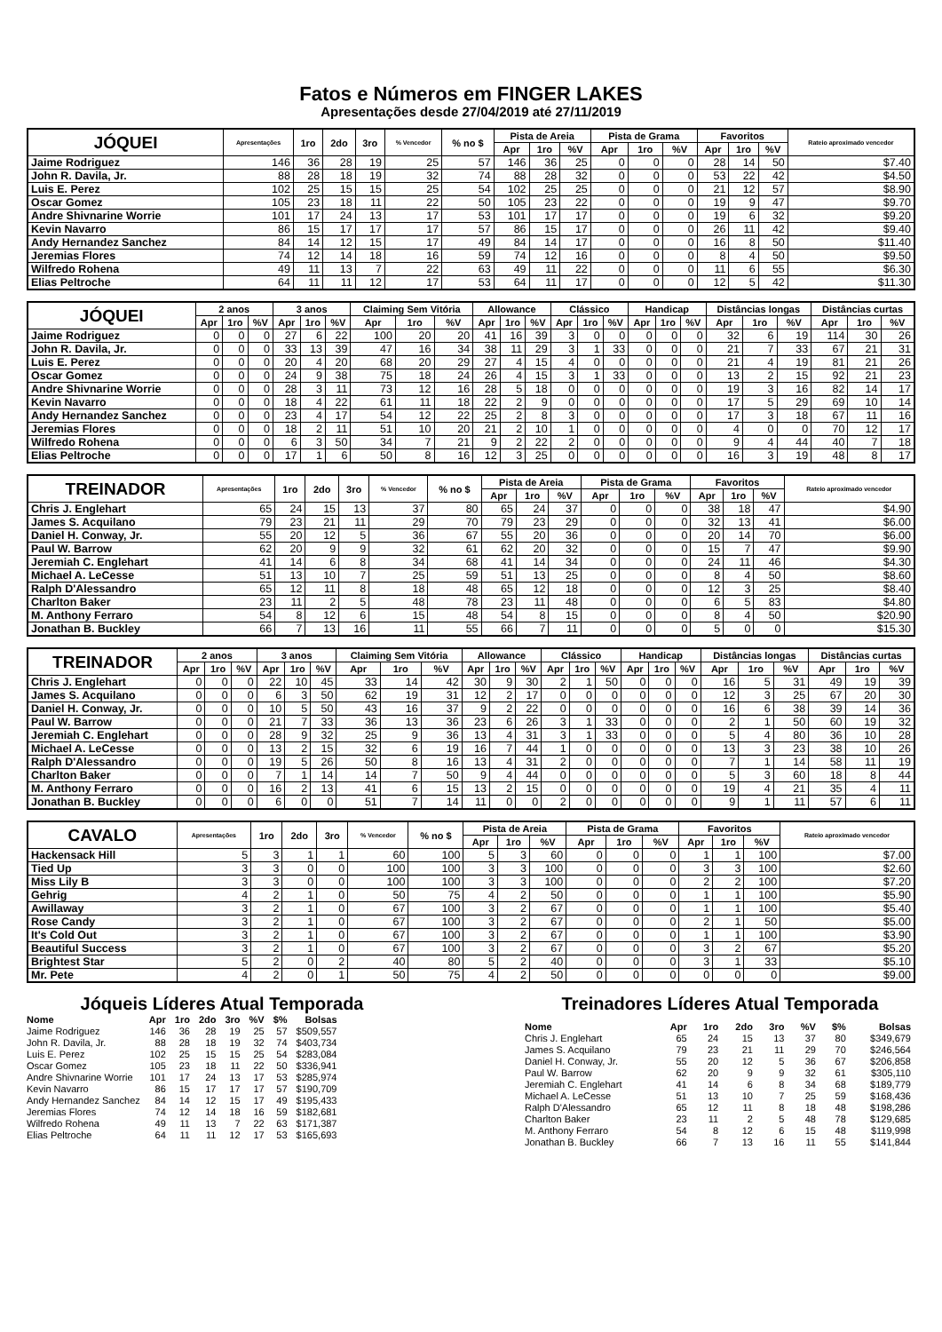Fatos e Números em FINGER LAKES
Apresentações desde 27/04/2019 até 27/11/2019
| JÓQUEI | Apresentações | 1ro | 2do | 3ro | % Vencedor | % no $ | Pista de Areia | | | Pista de Grama | | | Favoritos | | | Rateio aproximado vencedor |
| --- | --- | --- | --- | --- | --- | --- | --- | --- | --- | --- | --- | --- | --- | --- | --- | --- |
| | | | | | | | Apr | 1ro | %V | Apr | 1ro | %V | Apr | 1ro | %V | |
| Jaime Rodriguez | 146 | 36 | 28 | 19 | 25 | 57 | 146 | 36 | 25 | 0 | 0 | 0 | 28 | 14 | 50 | $7.40 |
| John R. Davila, Jr. | 88 | 28 | 18 | 19 | 32 | 74 | 88 | 28 | 32 | 0 | 0 | 0 | 53 | 22 | 42 | $4.50 |
| Luis E. Perez | 102 | 25 | 15 | 15 | 25 | 54 | 102 | 25 | 25 | 0 | 0 | 0 | 21 | 12 | 57 | $8.90 |
| Oscar Gomez | 105 | 23 | 18 | 11 | 22 | 50 | 105 | 23 | 22 | 0 | 0 | 0 | 19 | 9 | 47 | $9.70 |
| Andre Shivnarine Worrie | 101 | 17 | 24 | 13 | 17 | 53 | 101 | 17 | 17 | 0 | 0 | 0 | 19 | 6 | 32 | $9.20 |
| Kevin Navarro | 86 | 15 | 17 | 17 | 17 | 57 | 86 | 15 | 17 | 0 | 0 | 0 | 26 | 11 | 42 | $9.40 |
| Andy Hernandez Sanchez | 84 | 14 | 12 | 15 | 17 | 49 | 84 | 14 | 17 | 0 | 0 | 0 | 16 | 8 | 50 | $11.40 |
| Jeremias Flores | 74 | 12 | 14 | 18 | 16 | 59 | 74 | 12 | 16 | 0 | 0 | 0 | 8 | 4 | 50 | $9.50 |
| Wilfredo Rohena | 49 | 11 | 13 | 7 | 22 | 63 | 49 | 11 | 22 | 0 | 0 | 0 | 11 | 6 | 55 | $6.30 |
| Elias Peltroche | 64 | 11 | 11 | 12 | 17 | 53 | 64 | 11 | 17 | 0 | 0 | 0 | 12 | 5 | 42 | $11.30 |
| JÓQUEI | 2 anos | | | 3 anos | | | Claiming Sem Vitória | | | Allowance | | | Clássico | | | Handicap | | | Distâncias longas | | | Distâncias curtas | | |
| --- | --- | --- | --- | --- | --- | --- | --- | --- | --- | --- | --- | --- | --- | --- | --- | --- | --- | --- | --- | --- | --- | --- | --- | --- |
| | Apr | 1ro | %V | Apr | 1ro | %V | Apr | 1ro | %V | Apr | 1ro | %V | Apr | 1ro | %V | Apr | 1ro | %V | Apr | 1ro | %V | Apr | 1ro | %V |
| Jaime Rodriguez | 0 | 0 | 0 | 27 | 6 | 22 | 100 | 20 | 20 | 41 | 16 | 39 | 3 | 0 | 0 | 0 | 0 | 0 | 32 | 6 | 19 | 114 | 30 | 26 |
| John R. Davila, Jr. | 0 | 0 | 0 | 33 | 13 | 39 | 47 | 16 | 34 | 38 | 11 | 29 | 3 | 1 | 33 | 0 | 0 | 0 | 21 | 7 | 33 | 67 | 21 | 31 |
| Luis E. Perez | 0 | 0 | 0 | 20 | 4 | 20 | 68 | 20 | 29 | 27 | 4 | 15 | 4 | 0 | 0 | 0 | 0 | 0 | 21 | 4 | 19 | 81 | 21 | 26 |
| Oscar Gomez | 0 | 0 | 0 | 24 | 9 | 38 | 75 | 18 | 24 | 26 | 4 | 15 | 3 | 1 | 33 | 0 | 0 | 0 | 13 | 2 | 15 | 92 | 21 | 23 |
| Andre Shivnarine Worrie | 0 | 0 | 0 | 28 | 3 | 11 | 73 | 12 | 16 | 28 | 5 | 18 | 0 | 0 | 0 | 0 | 0 | 0 | 19 | 3 | 16 | 82 | 14 | 17 |
| Kevin Navarro | 0 | 0 | 0 | 18 | 4 | 22 | 61 | 11 | 18 | 22 | 2 | 9 | 0 | 0 | 0 | 0 | 0 | 0 | 17 | 5 | 29 | 69 | 10 | 14 |
| Andy Hernandez Sanchez | 0 | 0 | 0 | 23 | 4 | 17 | 54 | 12 | 22 | 25 | 2 | 8 | 3 | 0 | 0 | 0 | 0 | 0 | 17 | 3 | 18 | 67 | 11 | 16 |
| Jeremias Flores | 0 | 0 | 0 | 18 | 2 | 11 | 51 | 10 | 20 | 21 | 2 | 10 | 1 | 0 | 0 | 0 | 0 | 0 | 4 | 0 | 0 | 70 | 12 | 17 |
| Wilfredo Rohena | 0 | 0 | 0 | 6 | 3 | 50 | 34 | 7 | 21 | 9 | 2 | 22 | 2 | 0 | 0 | 0 | 0 | 0 | 9 | 4 | 44 | 40 | 7 | 18 |
| Elias Peltroche | 0 | 0 | 0 | 17 | 1 | 6 | 50 | 8 | 16 | 12 | 3 | 25 | 0 | 0 | 0 | 0 | 0 | 0 | 16 | 3 | 19 | 48 | 8 | 17 |
| TREINADOR | Apresentações | 1ro | 2do | 3ro | % Vencedor | % no $ | Pista de Areia | | | Pista de Grama | | | Favoritos | | | Rateio aproximado vencedor |
| --- | --- | --- | --- | --- | --- | --- | --- | --- | --- | --- | --- | --- | --- | --- | --- | --- |
| | | | | | | | Apr | 1ro | %V | Apr | 1ro | %V | Apr | 1ro | %V | |
| Chris J. Englehart | 65 | 24 | 15 | 13 | 37 | 80 | 65 | 24 | 37 | 0 | 0 | 0 | 38 | 18 | 47 | $4.90 |
| James S. Acquilano | 79 | 23 | 21 | 11 | 29 | 70 | 79 | 23 | 29 | 0 | 0 | 0 | 32 | 13 | 41 | $6.00 |
| Daniel H. Conway, Jr. | 55 | 20 | 12 | 5 | 36 | 67 | 55 | 20 | 36 | 0 | 0 | 0 | 20 | 14 | 70 | $6.00 |
| Paul W. Barrow | 62 | 20 | 9 | 9 | 32 | 61 | 62 | 20 | 32 | 0 | 0 | 0 | 15 | 7 | 47 | $9.90 |
| Jeremiah C. Englehart | 41 | 14 | 6 | 8 | 34 | 68 | 41 | 14 | 34 | 0 | 0 | 0 | 24 | 11 | 46 | $4.30 |
| Michael A. LeCesse | 51 | 13 | 10 | 7 | 25 | 59 | 51 | 13 | 25 | 0 | 0 | 0 | 8 | 4 | 50 | $8.60 |
| Ralph D'Alessandro | 65 | 12 | 11 | 8 | 18 | 48 | 65 | 12 | 18 | 0 | 0 | 0 | 12 | 3 | 25 | $8.40 |
| Charlton Baker | 23 | 11 | 2 | 5 | 48 | 78 | 23 | 11 | 48 | 0 | 0 | 0 | 6 | 5 | 83 | $4.80 |
| M. Anthony Ferraro | 54 | 8 | 12 | 6 | 15 | 48 | 54 | 8 | 15 | 0 | 0 | 0 | 8 | 4 | 50 | $20.90 |
| Jonathan B. Buckley | 66 | 7 | 13 | 16 | 11 | 55 | 66 | 7 | 11 | 0 | 0 | 0 | 5 | 0 | 0 | $15.30 |
| TREINADOR | 2 anos | | | 3 anos | | | Claiming Sem Vitória | | | Allowance | | | Clássico | | | Handicap | | | Distâncias longas | | | Distâncias curtas | | |
| --- | --- | --- | --- | --- | --- | --- | --- | --- | --- | --- | --- | --- | --- | --- | --- | --- | --- | --- | --- | --- | --- | --- | --- | --- |
| | Apr | 1ro | %V | Apr | 1ro | %V | Apr | 1ro | %V | Apr | 1ro | %V | Apr | 1ro | %V | Apr | 1ro | %V | Apr | 1ro | %V | Apr | 1ro | %V |
| Chris J. Englehart | 0 | 0 | 0 | 22 | 10 | 45 | 33 | 14 | 42 | 30 | 9 | 30 | 2 | 1 | 50 | 0 | 0 | 0 | 16 | 5 | 31 | 49 | 19 | 39 |
| James S. Acquilano | 0 | 0 | 0 | 6 | 3 | 50 | 62 | 19 | 31 | 12 | 2 | 17 | 0 | 0 | 0 | 0 | 0 | 0 | 12 | 3 | 25 | 67 | 20 | 30 |
| Daniel H. Conway, Jr. | 0 | 0 | 0 | 10 | 5 | 50 | 43 | 16 | 37 | 9 | 2 | 22 | 0 | 0 | 0 | 0 | 0 | 0 | 16 | 6 | 38 | 39 | 14 | 36 |
| Paul W. Barrow | 0 | 0 | 0 | 21 | 7 | 33 | 36 | 13 | 36 | 23 | 6 | 26 | 3 | 1 | 33 | 0 | 0 | 0 | 2 | 1 | 50 | 60 | 19 | 32 |
| Jeremiah C. Englehart | 0 | 0 | 0 | 28 | 9 | 32 | 25 | 9 | 36 | 13 | 4 | 31 | 3 | 1 | 33 | 0 | 0 | 0 | 5 | 4 | 80 | 36 | 10 | 28 |
| Michael A. LeCesse | 0 | 0 | 0 | 13 | 2 | 15 | 32 | 6 | 19 | 16 | 7 | 44 | 1 | 0 | 0 | 0 | 0 | 0 | 13 | 3 | 23 | 38 | 10 | 26 |
| Ralph D'Alessandro | 0 | 0 | 0 | 19 | 5 | 26 | 50 | 8 | 16 | 13 | 4 | 31 | 2 | 0 | 0 | 0 | 0 | 0 | 7 | 1 | 14 | 58 | 11 | 19 |
| Charlton Baker | 0 | 0 | 0 | 7 | 1 | 14 | 14 | 7 | 50 | 9 | 4 | 44 | 0 | 0 | 0 | 0 | 0 | 0 | 5 | 3 | 60 | 18 | 8 | 44 |
| M. Anthony Ferraro | 0 | 0 | 0 | 16 | 2 | 13 | 41 | 6 | 15 | 13 | 2 | 15 | 0 | 0 | 0 | 0 | 0 | 0 | 19 | 4 | 21 | 35 | 4 | 11 |
| Jonathan B. Buckley | 0 | 0 | 0 | 6 | 0 | 0 | 51 | 7 | 14 | 11 | 0 | 0 | 2 | 0 | 0 | 0 | 0 | 0 | 9 | 1 | 11 | 57 | 6 | 11 |
| CAVALO | Apresentações | 1ro | 2do | 3ro | % Vencedor | % no $ | Pista de Areia | | | Pista de Grama | | | Favoritos | | | Rateio aproximado vencedor |
| --- | --- | --- | --- | --- | --- | --- | --- | --- | --- | --- | --- | --- | --- | --- | --- | --- |
| | | | | | | | Apr | 1ro | %V | Apr | 1ro | %V | Apr | 1ro | %V | |
| Hackensack Hill | 5 | 3 | 1 | 1 | 60 | 100 | 5 | 3 | 60 | 0 | 0 | 0 | 1 | 1 | 100 | $7.00 |
| Tied Up | 3 | 3 | 0 | 0 | 100 | 100 | 3 | 3 | 100 | 0 | 0 | 0 | 3 | 3 | 100 | $2.60 |
| Miss Lily B | 3 | 3 | 0 | 0 | 100 | 100 | 3 | 3 | 100 | 0 | 0 | 0 | 2 | 2 | 100 | $7.20 |
| Gehrig | 4 | 2 | 1 | 0 | 50 | 75 | 4 | 2 | 50 | 0 | 0 | 0 | 1 | 1 | 100 | $5.90 |
| Awillaway | 3 | 2 | 1 | 0 | 67 | 100 | 3 | 2 | 67 | 0 | 0 | 0 | 1 | 1 | 100 | $5.40 |
| Rose Candy | 3 | 2 | 1 | 0 | 67 | 100 | 3 | 2 | 67 | 0 | 0 | 0 | 2 | 1 | 50 | $5.00 |
| It's Cold Out | 3 | 2 | 1 | 0 | 67 | 100 | 3 | 2 | 67 | 0 | 0 | 0 | 1 | 1 | 100 | $3.90 |
| Beautiful Success | 3 | 2 | 1 | 0 | 67 | 100 | 3 | 2 | 67 | 0 | 0 | 0 | 3 | 2 | 67 | $5.20 |
| Brightest Star | 5 | 2 | 0 | 2 | 40 | 80 | 5 | 2 | 40 | 0 | 0 | 0 | 3 | 1 | 33 | $5.10 |
| Mr. Pete | 4 | 2 | 0 | 1 | 50 | 75 | 4 | 2 | 50 | 0 | 0 | 0 | 0 | 0 | 0 | $9.00 |
Jóqueis Líderes Atual Temporada
| Nome | Apr | 1ro | 2do | 3ro | %V | $% | Bolsas |
| --- | --- | --- | --- | --- | --- | --- | --- |
| Jaime Rodriguez | 146 | 36 | 28 | 19 | 25 | 57 | $509,557 |
| John R. Davila, Jr. | 88 | 28 | 18 | 19 | 32 | 74 | $403,734 |
| Luis E. Perez | 102 | 25 | 15 | 15 | 25 | 54 | $283,084 |
| Oscar Gomez | 105 | 23 | 18 | 11 | 22 | 50 | $336,941 |
| Andre Shivnarine Worrie | 101 | 17 | 24 | 13 | 17 | 53 | $285,974 |
| Kevin Navarro | 86 | 15 | 17 | 17 | 17 | 57 | $190,709 |
| Andy Hernandez Sanchez | 84 | 14 | 12 | 15 | 17 | 49 | $195,433 |
| Jeremias Flores | 74 | 12 | 14 | 18 | 16 | 59 | $182,681 |
| Wilfredo Rohena | 49 | 11 | 13 | 7 | 22 | 63 | $171,387 |
| Elias Peltroche | 64 | 11 | 11 | 12 | 17 | 53 | $165,693 |
Treinadores Líderes Atual Temporada
| Nome | Apr | 1ro | 2do | 3ro | %V | $% | Bolsas |
| --- | --- | --- | --- | --- | --- | --- | --- |
| Chris J. Englehart | 65 | 24 | 15 | 13 | 37 | 80 | $349,679 |
| James S. Acquilano | 79 | 23 | 21 | 11 | 29 | 70 | $246,564 |
| Daniel H. Conway, Jr. | 55 | 20 | 12 | 5 | 36 | 67 | $206,858 |
| Paul W. Barrow | 62 | 20 | 9 | 9 | 32 | 61 | $305,110 |
| Jeremiah C. Englehart | 41 | 14 | 6 | 8 | 34 | 68 | $189,779 |
| Michael A. LeCesse | 51 | 13 | 10 | 7 | 25 | 59 | $168,436 |
| Ralph D'Alessandro | 65 | 12 | 11 | 8 | 18 | 48 | $198,286 |
| Charlton Baker | 23 | 11 | 2 | 5 | 48 | 78 | $129,685 |
| M. Anthony Ferraro | 54 | 8 | 12 | 6 | 15 | 48 | $119,998 |
| Jonathan B. Buckley | 66 | 7 | 13 | 16 | 11 | 55 | $141,844 |